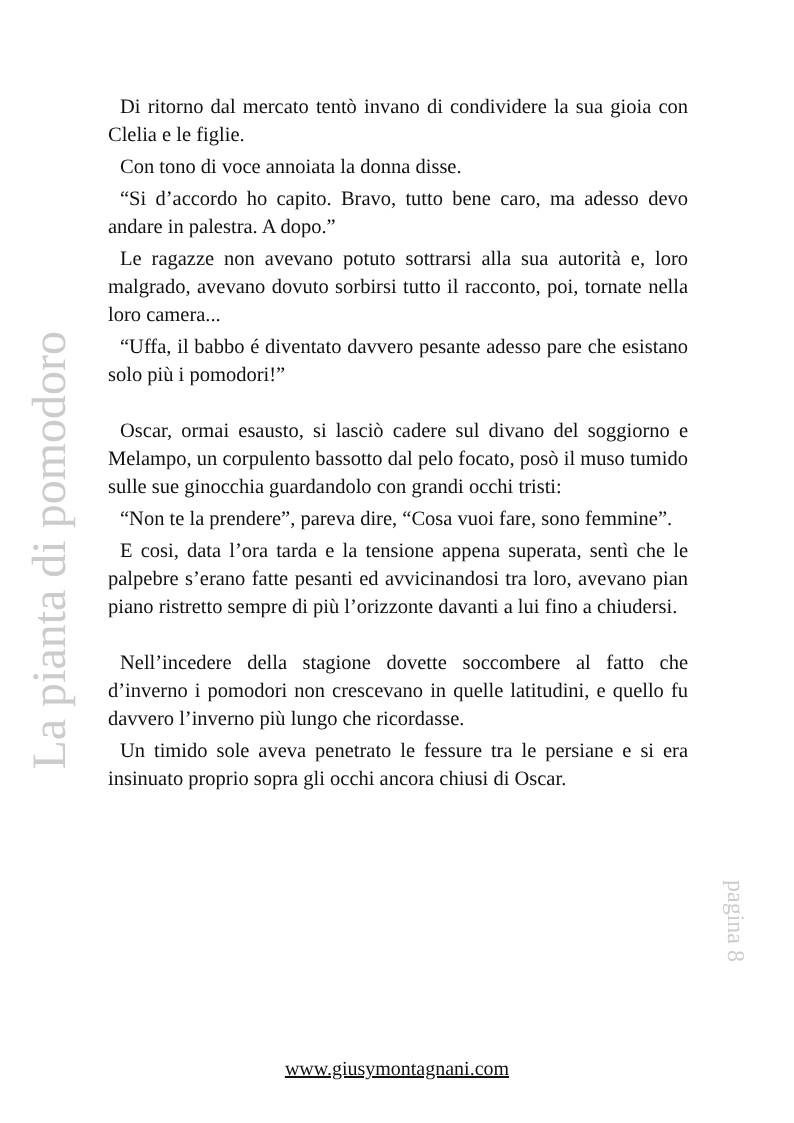Di ritorno dal mercato tentò invano di condividere la sua gioia con Clelia e le figlie.
Con tono di voce annoiata la donna disse.
“Si d’accordo ho capito. Bravo, tutto bene caro, ma adesso devo andare in palestra. A dopo.”
Le ragazze non avevano potuto sottrarsi alla sua autorità e, loro malgrado, avevano dovuto sorbirsi tutto il racconto, poi, tornate nella loro camera...
“Uffa, il babbo é diventato davvero pesante adesso pare che esistano solo più i pomodori!”
Oscar, ormai esausto, si lasciò cadere sul divano del soggiorno e Melampo, un corpulento bassotto dal pelo focato, posò il muso tumido sulle sue ginocchia guardandolo con grandi occhi tristi:
“Non te la prendere”, pareva dire, “Cosa vuoi fare, sono femmine”.
E cosi, data l’ora tarda e la tensione appena superata, sentì che le palpebre s’erano fatte pesanti ed avvicinandosi tra loro, avevano pian piano ristretto sempre di più l’orizzonte davanti a lui fino a chiudersi.
Nell’incedere della stagione dovette soccombere al fatto che d’inverno i pomodori non crescevano in quelle latitudini, e quello fu davvero l’inverno più lungo che ricordasse.
Un timido sole aveva penetrato le fessure tra le persiane e si era insinuato proprio sopra gli occhi ancora chiusi di Oscar.
La pianta di pomodoro
pagina 8
www.giusymontagnani.com